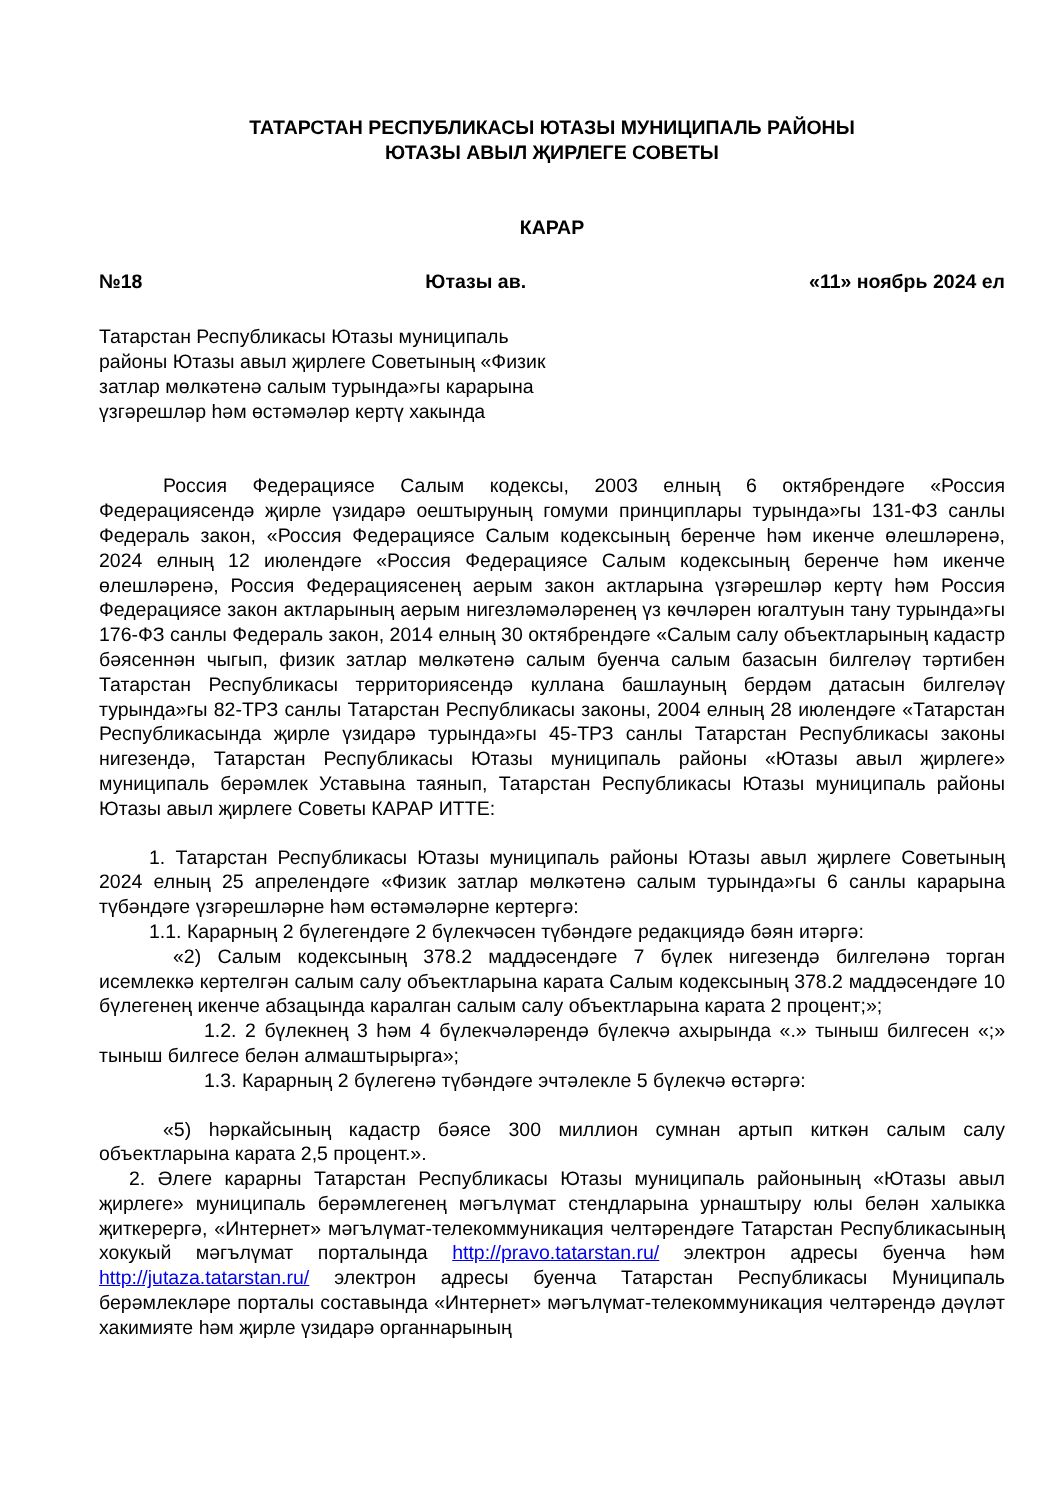ТАТАРСТАН РЕСПУБЛИКАСЫ ЮТАЗЫ МУНИЦИПАЛЬ РАЙОНЫ
ЮТАЗЫ АВЫЛ ҖИРЛЕГЕ СОВЕТЫ
КАРАР
№18 Ютазы ав. «11» ноябрь 2024 ел
Татарстан Республикасы Ютазы муниципаль районы Ютазы авыл җирлеге Советының «Физик затлар мөлкәтенә салым турында»гы карарына үзгәрешләр һәм өстәмәләр кертү хакында
Россия Федерациясе Салым кодексы, 2003 елның 6 октябрендәге «Россия Федерациясендә җирле үзидарә оештыруның гомуми принциплары турында»гы 131-ФЗ санлы Федераль закон, «Россия Федерациясе Салым кодексының беренче һәм икенче өлешләренә, 2024 елның 12 июлендәге «Россия Федерациясе Салым кодексының беренче һәм икенче өлешләренә, Россия Федерациясенең аерым закон актларына үзгәрешләр кертү һәм Россия Федерациясе закон актларының аерым нигезләмәләренең үз көчләрен югалтуын тану турында»гы 176-ФЗ санлы Федераль закон, 2014 елның 30 октябрендәге «Салым салу объектларының кадастр бәясеннән чыгып, физик затлар мөлкәтенә салым буенча салым базасын билгеләү тәртибен Татарстан Республикасы территориясендә куллана башлауның бердәм датасын билгеләү турында»гы 82-ТРЗ санлы Татарстан Республикасы законы, 2004 елның 28 июлендәге «Татарстан Республикасында җирле үзидарә турында»гы 45-ТРЗ санлы Татарстан Республикасы законы нигезендә, Татарстан Республикасы Ютазы муниципаль районы «Ютазы авыл җирлеге» муниципаль берәмлек Уставына таянып, Татарстан Республикасы Ютазы муниципаль районы Ютазы авыл җирлеге Советы КАРАР ИТТЕ:
1. Татарстан Республикасы Ютазы муниципаль районы Ютазы авыл җирлеге Советының 2024 елның 25 апрелендәге «Физик затлар мөлкәтенә салым турында»гы 6 санлы карарына түбәндәге үзгәрешләрне һәм өстәмәләрне кертергә:
1.1. Карарның 2 бүлегендәге 2 бүлекчәсен түбәндәге редакциядә бәян итәргә:
«2) Салым кодексының 378.2 маддәсендәге 7 бүлек нигезендә билгеләнә торган исемлеккә кертелгән салым салу объектларына карата Салым кодексының 378.2 маддәсендәге 10 бүлегенең икенче абзацында каралган салым салу объектларына карата 2 процент;»;
1.2. 2 бүлекнең 3 һәм 4 бүлекчәләрендә бүлекчә ахырында «.» тыныш билгесен «;» тыныш билгесе белән алмаштырырга»;
1.3. Карарның 2 бүлегенә түбәндәге эчтәлекле 5 бүлекчә өстәргә:
«5) һәркайсының кадастр бәясе 300 миллион сумнан артып киткән салым салу объектларына карата 2,5 процент.».
2. Әлеге карарны Татарстан Республикасы Ютазы муниципаль районының «Ютазы авыл җирлеге» муниципаль берәмлегенең мәгълүмат стендларына урнаштыру юлы белән халыкка җиткерергә, «Интернет» мәгълүмат-телекоммуникация челтәрендәге Татарстан Республикасының хокукый мәгълүмат порталында http://pravo.tatarstan.ru/ электрон адресы буенча һәм http://jutaza.tatarstan.ru/ электрон адресы буенча Татарстан Республикасы Муниципаль берәмлекләре порталы составында «Интернет» мәгълүмат-телекоммуникация челтәрендә дәүләт хакимияте һәм җирле үзидарә органнарының